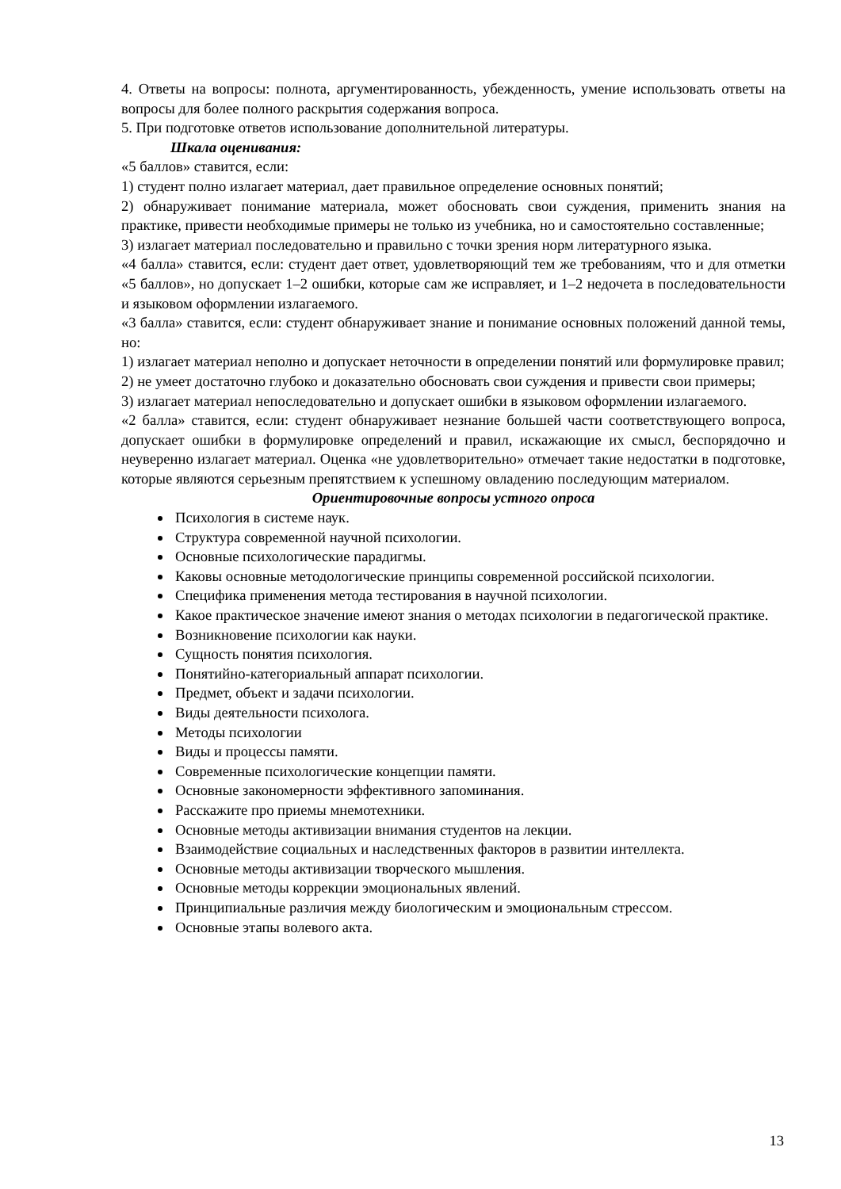4. Ответы на вопросы: полнота, аргументированность, убежденность, умение использовать ответы на вопросы для более полного раскрытия содержания вопроса.
5. При подготовке ответов использование дополнительной литературы.
Шкала оценивания:
«5 баллов» ставится, если:
1) студент полно излагает материал, дает правильное определение основных понятий;
2) обнаруживает понимание материала, может обосновать свои суждения, применить знания на практике, привести необходимые примеры не только из учебника, но и самостоятельно составленные;
3) излагает материал последовательно и правильно с точки зрения норм литературного языка.
«4 балла» ставится, если: студент дает ответ, удовлетворяющий тем же требованиям, что и для отметки «5 баллов», но допускает 1–2 ошибки, которые сам же исправляет, и 1–2 недочета в последовательности и языковом оформлении излагаемого.
«3 балла» ставится, если: студент обнаруживает знание и понимание основных положений данной темы, но:
1) излагает материал неполно и допускает неточности в определении понятий или формулировке правил;
2) не умеет достаточно глубоко и доказательно обосновать свои суждения и привести свои примеры;
3) излагает материал непоследовательно и допускает ошибки в языковом оформлении излагаемого.
«2 балла» ставится, если: студент обнаруживает незнание большей части соответствующего вопроса, допускает ошибки в формулировке определений и правил, искажающие их смысл, беспорядочно и неуверенно излагает материал. Оценка «не удовлетворительно» отмечает такие недостатки в подготовке, которые являются серьезным препятствием к успешному овладению последующим материалом.
Ориентировочные вопросы устного опроса
Психология в системе наук.
Структура современной научной психологии.
Основные психологические парадигмы.
Каковы основные методологические принципы современной российской психологии.
Специфика применения метода тестирования в научной психологии.
Какое практическое значение имеют знания о методах психологии в педагогической практике.
Возникновение психологии как науки.
Сущность понятия психология.
Понятийно-категориальный аппарат психологии.
Предмет, объект и задачи психологии.
Виды деятельности психолога.
Методы психологии
Виды и процессы памяти.
Современные психологические концепции памяти.
Основные закономерности эффективного запоминания.
Расскажите про приемы мнемотехники.
Основные методы активизации внимания студентов на лекции.
Взаимодействие социальных и наследственных факторов в развитии интеллекта.
Основные методы активизации творческого мышления.
Основные методы коррекции эмоциональных явлений.
Принципиальные различия между биологическим и эмоциональным стрессом.
Основные этапы волевого акта.
13